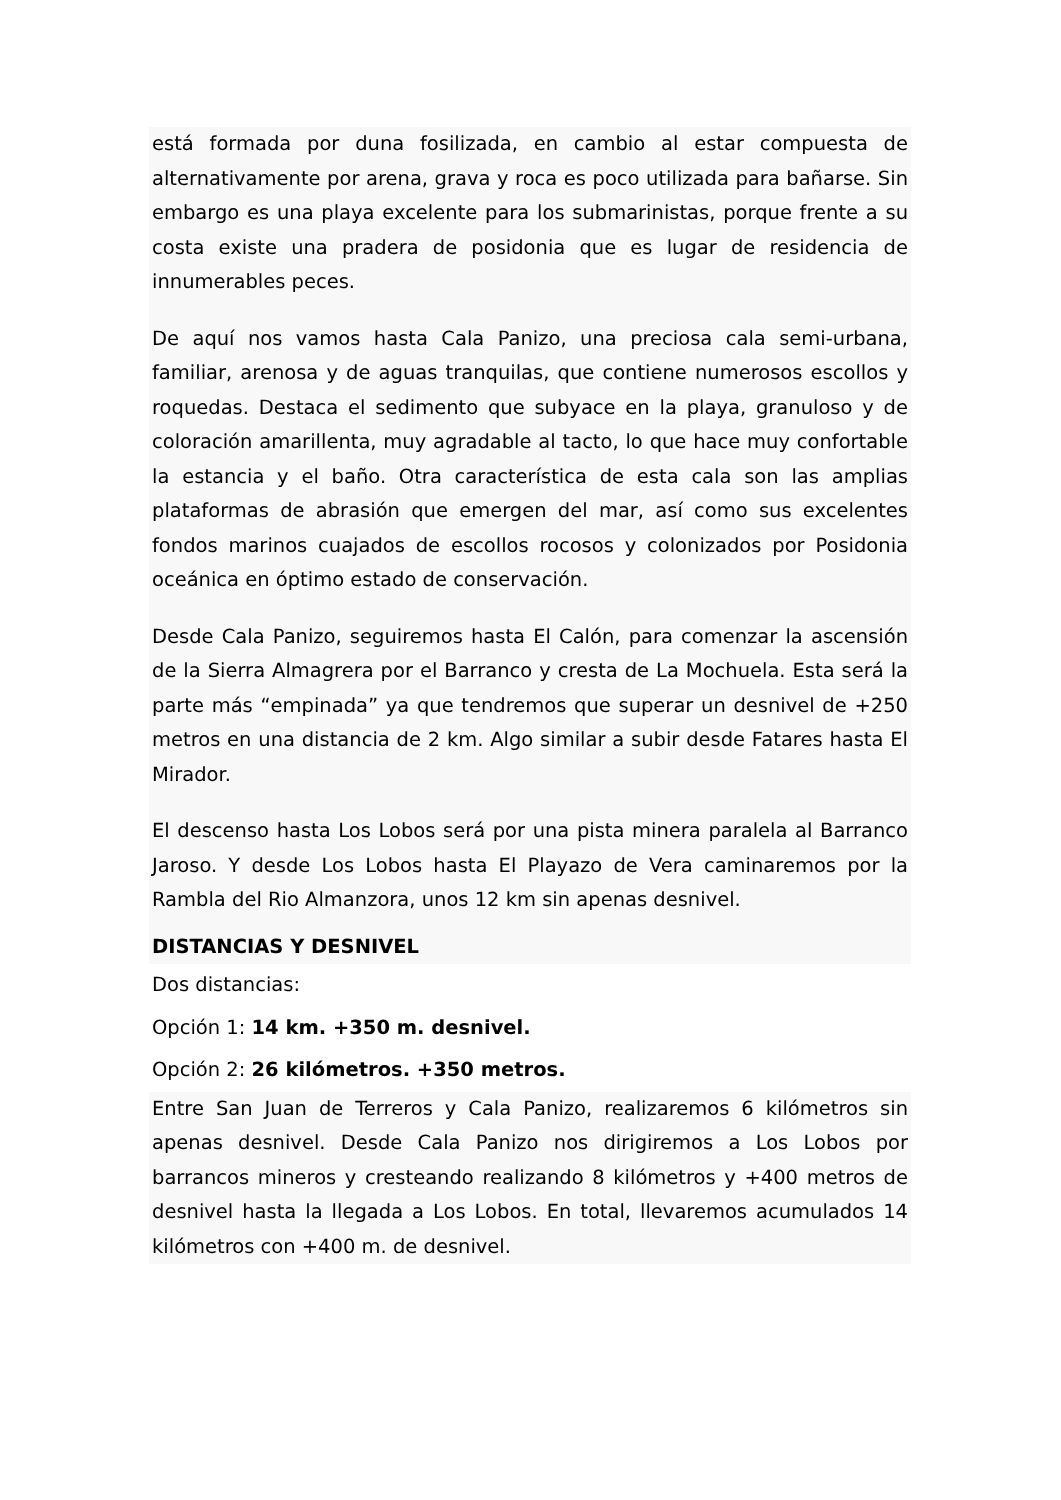está formada por duna fosilizada, en cambio al estar compuesta de alternativamente por arena, grava y roca es poco utilizada para bañarse. Sin embargo es una playa excelente para los submarinistas, porque frente a su costa existe una pradera de posidonia que es lugar de residencia de innumerables peces.
De aquí nos vamos hasta Cala Panizo, una preciosa cala semi-urbana, familiar, arenosa y de aguas tranquilas, que contiene numerosos escollos y roquedas. Destaca el sedimento que subyace en la playa, granuloso y de coloración amarillenta, muy agradable al tacto, lo que hace muy confortable la estancia y el baño. Otra característica de esta cala son las amplias plataformas de abrasión que emergen del mar, así como sus excelentes fondos marinos cuajados de escollos rocosos y colonizados por Posidonia oceánica en óptimo estado de conservación.
Desde Cala Panizo, seguiremos hasta El Calón, para comenzar la ascensión de la Sierra Almagrera por el Barranco y cresta de La Mochuela. Esta será la parte más “empinada” ya que tendremos que superar un desnivel de +250 metros en una distancia de 2 km. Algo similar a subir desde Fatares hasta El Mirador.
El descenso hasta Los Lobos será por una pista minera paralela al Barranco Jaroso. Y desde Los Lobos hasta El Playazo de Vera caminaremos por la Rambla del Rio Almanzora, unos 12 km sin apenas desnivel.
DISTANCIAS Y DESNIVEL
Dos distancias:
Opción 1: 14 km. +350 m. desnivel.
Opción 2: 26 kilómetros. +350 metros.
Entre San Juan de Terreros y Cala Panizo, realizaremos 6 kilómetros sin apenas desnivel. Desde Cala Panizo nos dirigiremos a Los Lobos por barrancos mineros y cresteando realizando 8 kilómetros y +400 metros de desnivel hasta la llegada a Los Lobos. En total, llevaremos acumulados 14 kilómetros con +400 m. de desnivel.